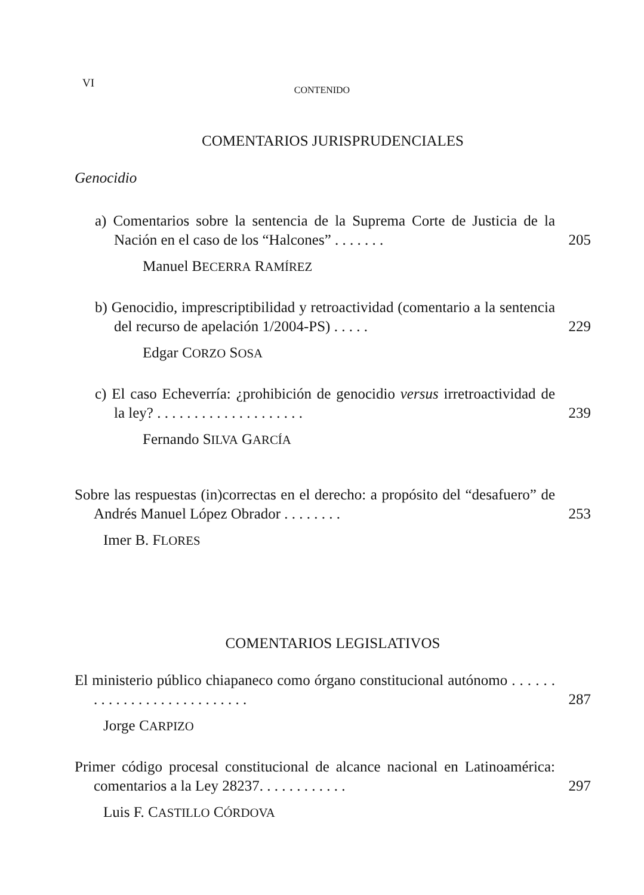VI
CONTENIDO
COMENTARIOS JURISPRUDENCIALES
Genocidio
a) Comentarios sobre la sentencia de la Suprema Corte de Justicia de la Nación en el caso de los “Halcones” . . . . . . .
205
Manuel BECERRA RAMÍREZ
b) Genocidio, imprescriptibilidad y retroactividad (comentario a la sentencia del recurso de apelación 1/2004-PS) . . . . .
229
Edgar CORZO SOSA
c) El caso Echeverría: ¿prohibición de genocidio versus irretroactividad de la ley? . . . . . . . . . . . . . . . . . . . .
239
Fernando SILVA GARCÍA
Sobre las respuestas (in)correctas en el derecho: a propósito del “desafuero” de Andrés Manuel López Obrador . . . . . . . .
253
Imer B. FLORES
COMENTARIOS LEGISLATIVOS
El ministerio público chiapaneco como órgano constitucional autónomo . . . . . . . . . . . . . . . . . . . . . . . . . . .
287
Jorge CARPIZO
Primer código procesal constitucional de alcance nacional en Latinoamérica: comentarios a la Ley 28237. . . . . . . . . . . .
297
Luis F. CASTILLO CÓRDOVA